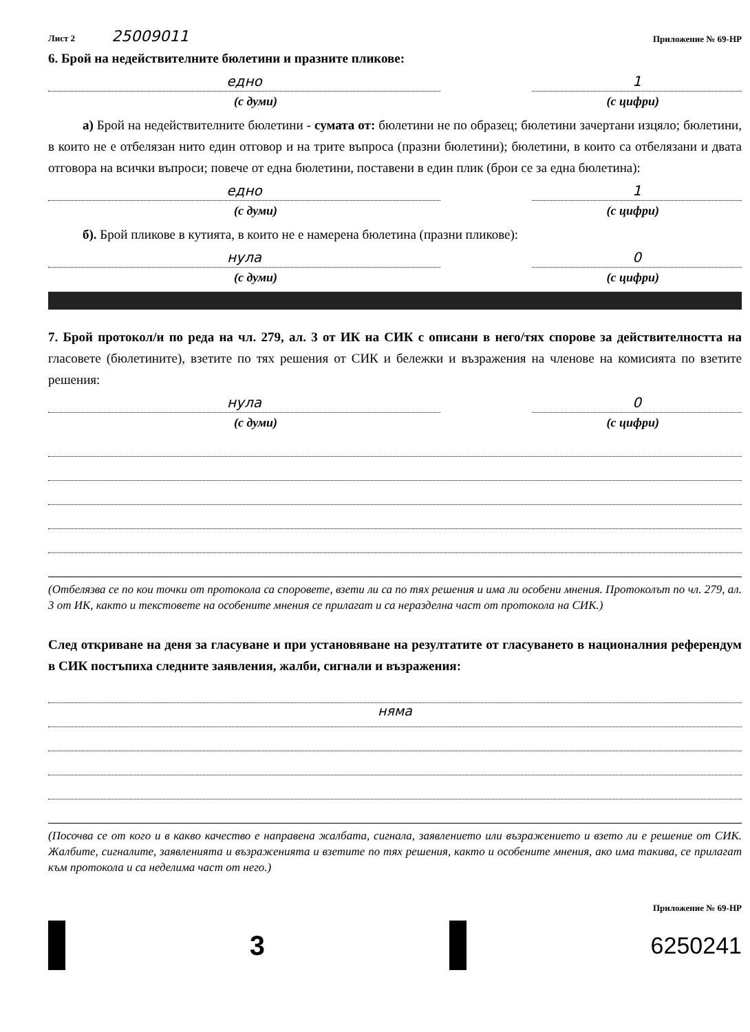Лист 2 25009011 Приложение № 69-НР
6. Брой на недействителните бюлетини и празните пликове:
едно 1
(с думи) (с цифри)
а) Брой на недействителните бюлетини - сумата от: бюлетини не по образец; бюлетини зачертани изцяло; бюлетини, в които не е отбелязан нито един отговор и на трите въпроса (празни бюлетини); бюлетини, в които са отбелязани и двата отговора на всички въпроси; повече от една бюлетини, поставени в един плик (брои се за една бюлетина):
едно 1
(с думи) (с цифри)
б). Брой пликове в кутията, в които не е намерена бюлетина (празни пликове):
нула 0
(с думи) (с цифри)
7. Брой протокол/и по реда на чл. 279, ал. 3 от ИК на СИК с описани в него/тях спорове за действителността на гласовете (бюлетините), взетите по тях решения от СИК и бележки и възражения на членове на комисията по взетите решения:
нула 0
(с думи) (с цифри)
(Отбелязва се по кои точки от протокола са споровете, взети ли са по тях решения и има ли особени мнения. Протоколът по чл. 279, ал. 3 от ИК, както и текстовете на особените мнения се прилагат и са неразделна част от протокола на СИК.)
След откриване на деня за гласуване и при установяване на резултатите от гласуването в националния референдум в СИК постъпиха следните заявления, жалби, сигнали и възражения:
няма
(Посочва се от кого и в какво качество е направена жалбата, сигнала, заявлението или възражението и взето ли е решение от СИК. Жалбите, сигналите, заявленията и възраженията и взетите по тях решения, както и особените мнения, ако има такива, се прилагат към протокола и са неделима част от него.)
Приложение № 69-НР
3
6250241